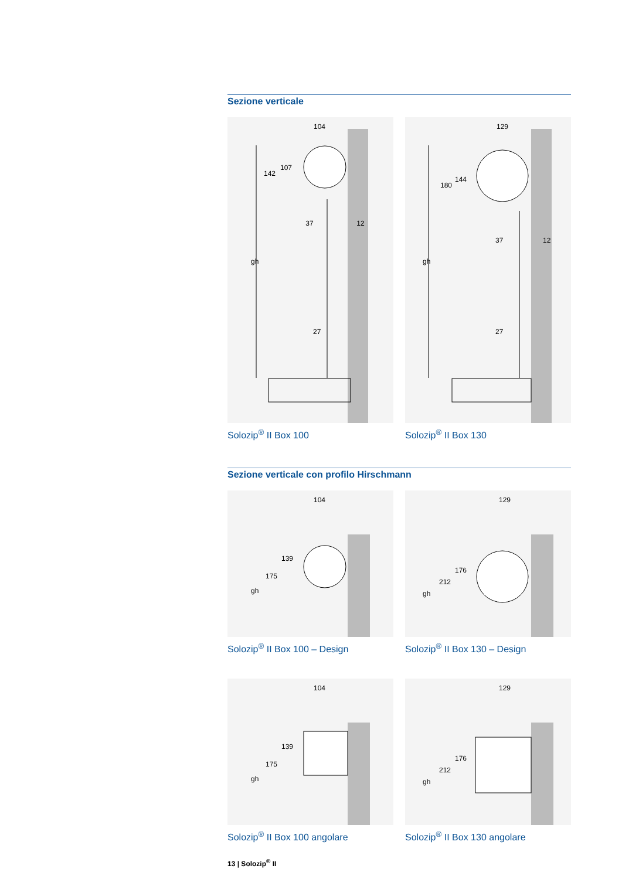Sezione verticale
104
37
12
gh
142
107
27
Solozip<sup>®</sup> II Box 100
129
37
12
gh
180
144
27
Solozip<sup>®</sup> II Box 130
Sezione verticale con profilo Hirschmann
104
gh
175
139
Solozip<sup>®</sup> II Box 100 – Design
129
gh
212
176
Solozip<sup>®</sup> II Box 130 – Design
104
gh
175
139
Solozip<sup>®</sup> II Box 100 angolare
129
gh
212
176
Solozip<sup>®</sup> II Box 130 angolare
13 | Solozip<sup>®</sup> II